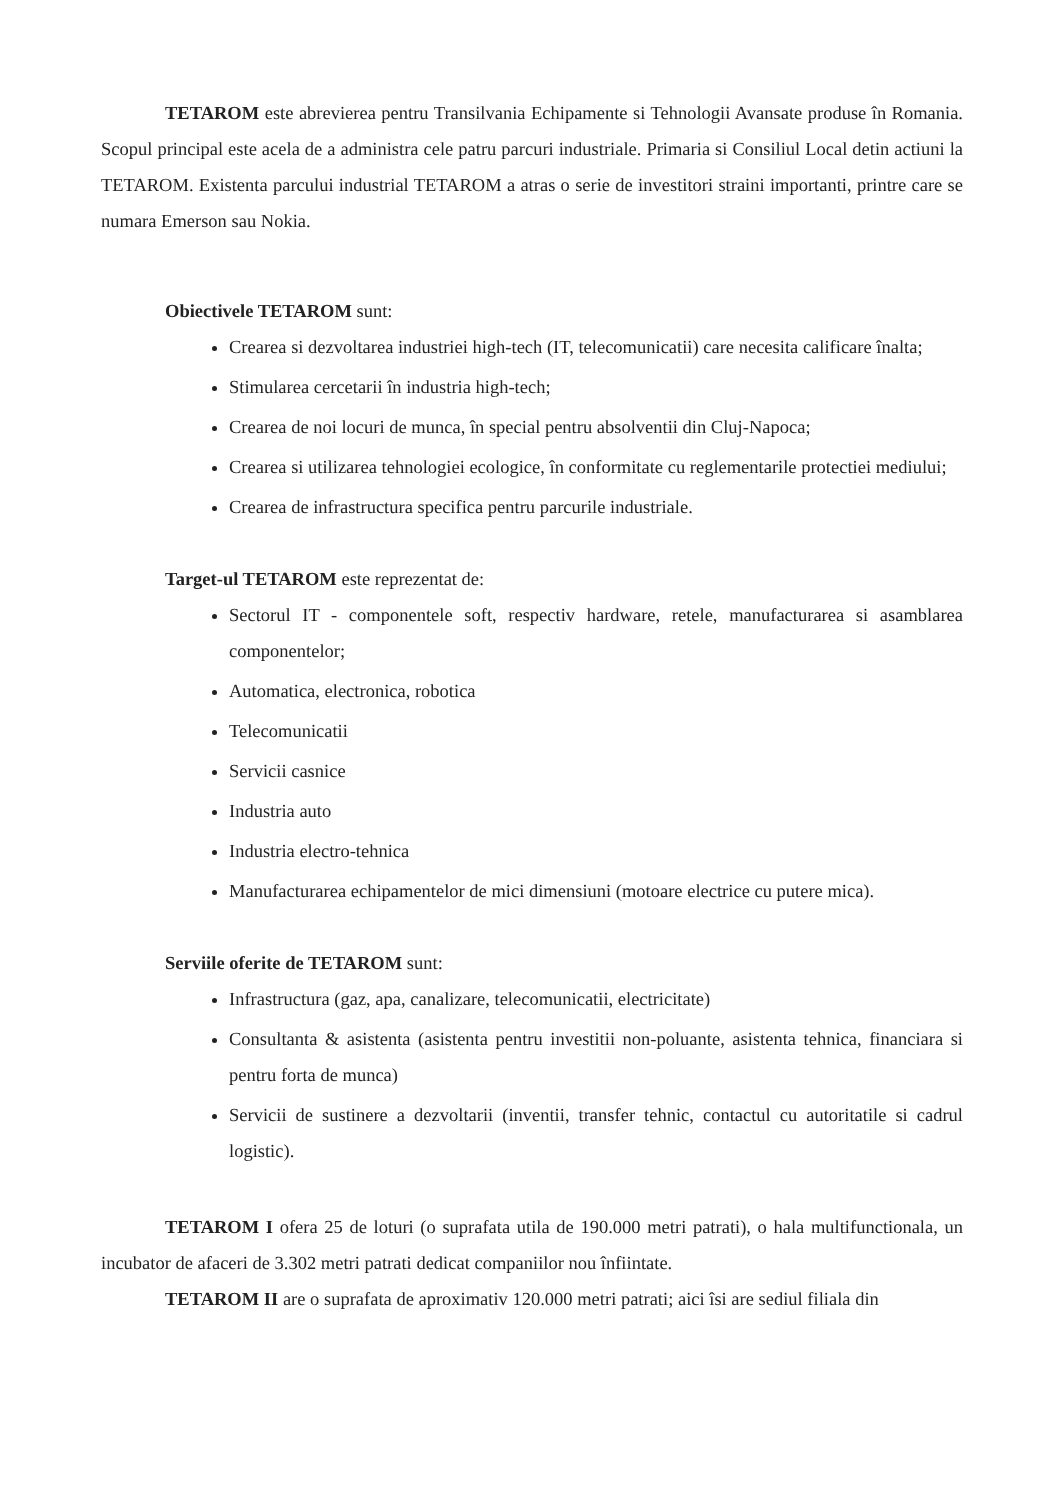TETAROM este abrevierea pentru Transilvania Echipamente si Tehnologii Avansate produse în Romania. Scopul principal este acela de a administra cele patru parcuri industriale. Primaria si Consiliul Local detin actiuni la TETAROM. Existenta parcului industrial TETAROM a atras o serie de investitori straini importanti, printre care se numara Emerson sau Nokia.
Obiectivele TETAROM sunt:
Crearea si dezvoltarea industriei high-tech (IT, telecomunicatii) care necesita calificare înalta;
Stimularea cercetarii în industria high-tech;
Crearea de noi locuri de munca, în special pentru absolventii din Cluj-Napoca;
Crearea si utilizarea tehnologiei ecologice, în conformitate cu reglementarile protectiei mediului;
Crearea de infrastructura specifica pentru parcurile industriale.
Target-ul TETAROM este reprezentat de:
Sectorul IT - componentele soft, respectiv hardware, retele, manufacturarea si asamblarea componentelor;
Automatica, electronica, robotica
Telecomunicatii
Servicii casnice
Industria auto
Industria electro-tehnica
Manufacturarea echipamentelor de mici dimensiuni (motoare electrice cu putere mica).
Serviile oferite de TETAROM sunt:
Infrastructura (gaz, apa, canalizare, telecomunicatii, electricitate)
Consultanta & asistenta (asistenta pentru investitii non-poluante, asistenta tehnica, financiara si pentru forta de munca)
Servicii de sustinere a dezvoltarii (inventii, transfer tehnic, contactul cu autoritatile si cadrul logistic).
TETAROM I ofera 25 de loturi (o suprafata utila de 190.000 metri patrati), o hala multifunctionala, un incubator de afaceri de 3.302 metri patrati dedicat companiilor nou înfiintate.
TETAROM II are o suprafata de aproximativ 120.000 metri patrati; aici îsi are sediul filiala din